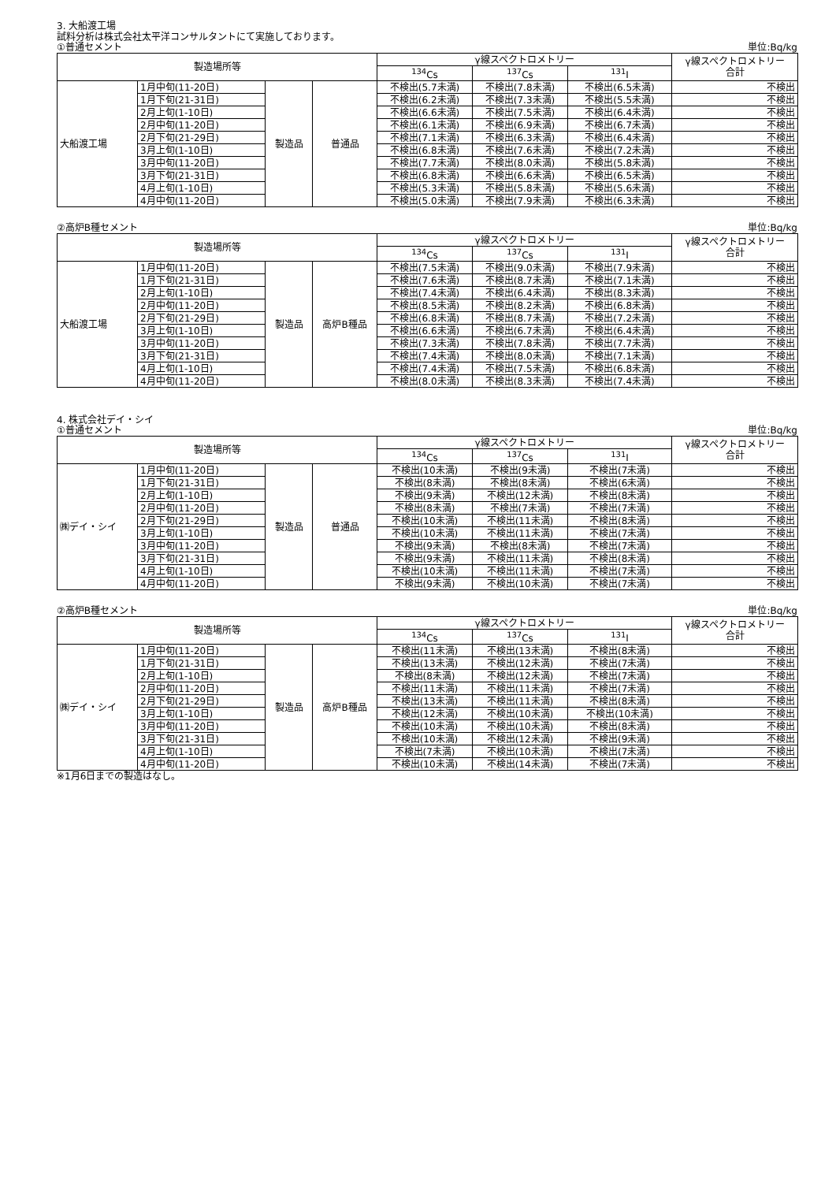3. 大船渡工場
試料分析は株式会社太平洋コンサルタントにて実施しております。
①普通セメント 単位:Bq/kg
| 製造場所等 | | | | γ線スペクトロメトリー | | | γ線スペクトロメトリー 合計 |
| --- | --- | --- | --- | --- | --- | --- | --- |
| | | | | <sup>134</sup>Cs | <sup>137</sup>Cs | <sup>131</sup>I | |
| 大船渡工場 | 1月中旬(11-20日) | 製造品 | 普通品 | 不検出(5.7未満) | 不検出(7.8未満) | 不検出(6.5未満) | 不検出 |
| | 1月下旬(21-31日) | | | 不検出(6.2未満) | 不検出(7.3未満) | 不検出(5.5未満) | 不検出 |
| | 2月上旬(1-10日) | | | 不検出(6.6未満) | 不検出(7.5未満) | 不検出(6.4未満) | 不検出 |
| | 2月中旬(11-20日) | | | 不検出(6.1未満) | 不検出(6.9未満) | 不検出(6.7未満) | 不検出 |
| | 2月下旬(21-29日) | | | 不検出(7.1未満) | 不検出(6.3未満) | 不検出(6.4未満) | 不検出 |
| | 3月上旬(1-10日) | | | 不検出(6.8未満) | 不検出(7.6未満) | 不検出(7.2未満) | 不検出 |
| | 3月中旬(11-20日) | | | 不検出(7.7未満) | 不検出(8.0未満) | 不検出(5.8未満) | 不検出 |
| | 3月下旬(21-31日) | | | 不検出(6.8未満) | 不検出(6.6未満) | 不検出(6.5未満) | 不検出 |
| | 4月上旬(1-10日) | | | 不検出(5.3未満) | 不検出(5.8未満) | 不検出(5.6未満) | 不検出 |
| | 4月中旬(11-20日) | | | 不検出(5.0未満) | 不検出(7.9未満) | 不検出(6.3未満) | 不検出 |
②高炉B種セメント 単位:Bq/kg
| 製造場所等 | | | | γ線スペクトロメトリー | | | γ線スペクトロメトリー 合計 |
| --- | --- | --- | --- | --- | --- | --- | --- |
| | | | | <sup>134</sup>Cs | <sup>137</sup>Cs | <sup>131</sup>I | |
| 大船渡工場 | 1月中旬(11-20日) | 製造品 | 高炉B種品 | 不検出(7.5未満) | 不検出(9.0未満) | 不検出(7.9未満) | 不検出 |
| | 1月下旬(21-31日) | | | 不検出(7.6未満) | 不検出(8.7未満) | 不検出(7.1未満) | 不検出 |
| | 2月上旬(1-10日) | | | 不検出(7.4未満) | 不検出(6.4未満) | 不検出(8.3未満) | 不検出 |
| | 2月中旬(11-20日) | | | 不検出(8.5未満) | 不検出(8.2未満) | 不検出(6.8未満) | 不検出 |
| | 2月下旬(21-29日) | | | 不検出(6.8未満) | 不検出(8.7未満) | 不検出(7.2未満) | 不検出 |
| | 3月上旬(1-10日) | | | 不検出(6.6未満) | 不検出(6.7未満) | 不検出(6.4未満) | 不検出 |
| | 3月中旬(11-20日) | | | 不検出(7.3未満) | 不検出(7.8未満) | 不検出(7.7未満) | 不検出 |
| | 3月下旬(21-31日) | | | 不検出(7.4未満) | 不検出(8.0未満) | 不検出(7.1未満) | 不検出 |
| | 4月上旬(1-10日) | | | 不検出(7.4未満) | 不検出(7.5未満) | 不検出(6.8未満) | 不検出 |
| | 4月中旬(11-20日) | | | 不検出(8.0未満) | 不検出(8.3未満) | 不検出(7.4未満) | 不検出 |
4. 株式会社デイ・シイ
①普通セメント 単位:Bq/kg
| 製造場所等 | | | | γ線スペクトロメトリー | | | γ線スペクトロメトリー 合計 |
| --- | --- | --- | --- | --- | --- | --- | --- |
| | | | | <sup>134</sup>Cs | <sup>137</sup>Cs | <sup>131</sup>I | |
| ㈱デイ・シイ | 1月中旬(11-20日) | 製造品 | 普通品 | 不検出(10未満) | 不検出(9未満) | 不検出(7未満) | 不検出 |
| | 1月下旬(21-31日) | | | 不検出(8未満) | 不検出(8未満) | 不検出(6未満) | 不検出 |
| | 2月上旬(1-10日) | | | 不検出(9未満) | 不検出(12未満) | 不検出(8未満) | 不検出 |
| | 2月中旬(11-20日) | | | 不検出(8未満) | 不検出(7未満) | 不検出(7未満) | 不検出 |
| | 2月下旬(21-29日) | | | 不検出(10未満) | 不検出(11未満) | 不検出(8未満) | 不検出 |
| | 3月上旬(1-10日) | | | 不検出(10未満) | 不検出(11未満) | 不検出(7未満) | 不検出 |
| | 3月中旬(11-20日) | | | 不検出(9未満) | 不検出(8未満) | 不検出(7未満) | 不検出 |
| | 3月下旬(21-31日) | | | 不検出(9未満) | 不検出(11未満) | 不検出(8未満) | 不検出 |
| | 4月上旬(1-10日) | | | 不検出(10未満) | 不検出(11未満) | 不検出(7未満) | 不検出 |
| | 4月中旬(11-20日) | | | 不検出(9未満) | 不検出(10未満) | 不検出(7未満) | 不検出 |
②高炉B種セメント 単位:Bq/kg
| 製造場所等 | | | | γ線スペクトロメトリー | | | γ線スペクトロメトリー 合計 |
| --- | --- | --- | --- | --- | --- | --- | --- |
| | | | | <sup>134</sup>Cs | <sup>137</sup>Cs | <sup>131</sup>I | |
| ㈱デイ・シイ | 1月中旬(11-20日) | 製造品 | 高炉B種品 | 不検出(11未満) | 不検出(13未満) | 不検出(8未満) | 不検出 |
| | 1月下旬(21-31日) | | | 不検出(13未満) | 不検出(12未満) | 不検出(7未満) | 不検出 |
| | 2月上旬(1-10日) | | | 不検出(8未満) | 不検出(12未満) | 不検出(7未満) | 不検出 |
| | 2月中旬(11-20日) | | | 不検出(11未満) | 不検出(11未満) | 不検出(7未満) | 不検出 |
| | 2月下旬(21-29日) | | | 不検出(13未満) | 不検出(11未満) | 不検出(8未満) | 不検出 |
| | 3月上旬(1-10日) | | | 不検出(12未満) | 不検出(10未満) | 不検出(10未満) | 不検出 |
| | 3月中旬(11-20日) | | | 不検出(10未満) | 不検出(10未満) | 不検出(8未満) | 不検出 |
| | 3月下旬(21-31日) | | | 不検出(10未満) | 不検出(12未満) | 不検出(9未満) | 不検出 |
| | 4月上旬(1-10日) | | | 不検出(7未満) | 不検出(10未満) | 不検出(7未満) | 不検出 |
| | 4月中旬(11-20日) | | | 不検出(10未満) | 不検出(14未満) | 不検出(7未満) | 不検出 |
※1月6日までの製造はなし。